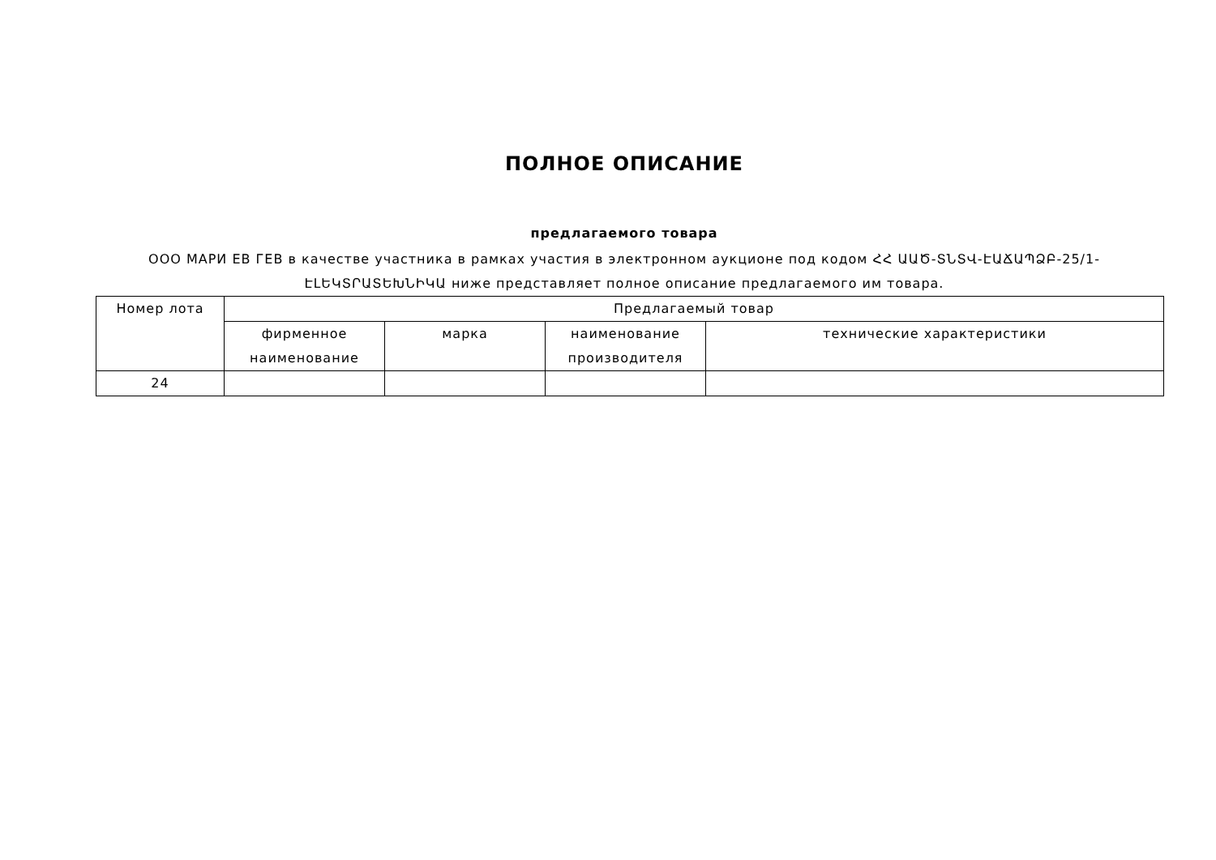ПОЛНОЕ ОПИСАНИЕ
предлагаемого товара
ООО МАРИ ЕВ ГЕВ в качестве участника в рамках участия в электронном аукционе под кодом ՀՀ ԱԱԾ-ՏՆՏՎ-ԷԱՃԱՊՁԲ-25/1-ԷԼԵԿՏՐԱՏԵԽՆԻԿԱ ниже представляет полное описание предлагаемого им товара.
| Номер лота | Предлагаемый товар | | | |
| | фирменное наименование | марка | наименование производителя | технические характеристики |
| 24 | | | | |